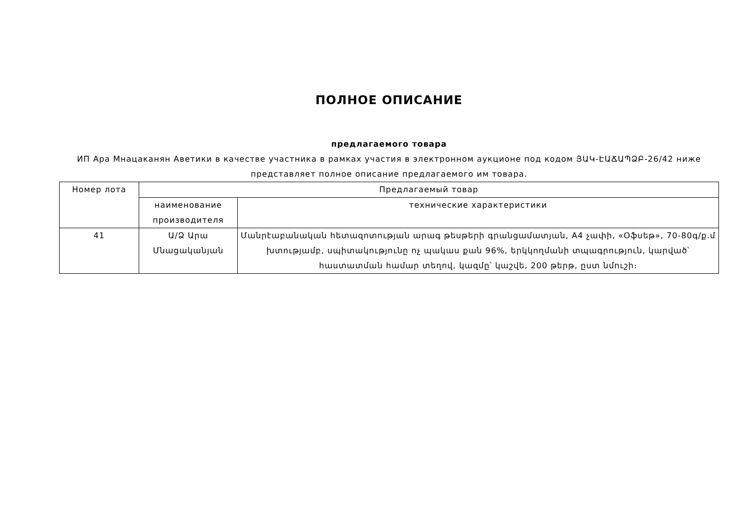ПОЛНОЕ ОПИСАНИЕ
предлагаемого товара
ИП Ара Мнацаканян Аветики в качестве участника в рамках участия в электронном аукционе под кодом ՅԱԿ-ԷԱՃԱՊՁԲ-26/42 ниже представляет полное описание предлагаемого им товара.
| Номер лота | Предлагаемый товар | |
| --- | --- | --- |
| | наименование производителя | технические характеристики |
| 41 | Ա/Ձ Արա Մնացականյան | Մանրէաբանական հետազոտության արագ թեսթերի գրանցամատյան, A4 չափի, «Օֆսեթ», 70-80գ/ք.մ խտությամբ, սպիտակությունը ոչ պակաս քան 96%, երկկողմանի տպագրություն, կարված՝ հաստատման համար տեղով, կազմը՝ կաշվե, 200 թերթ, ըստ նմուշի։ |